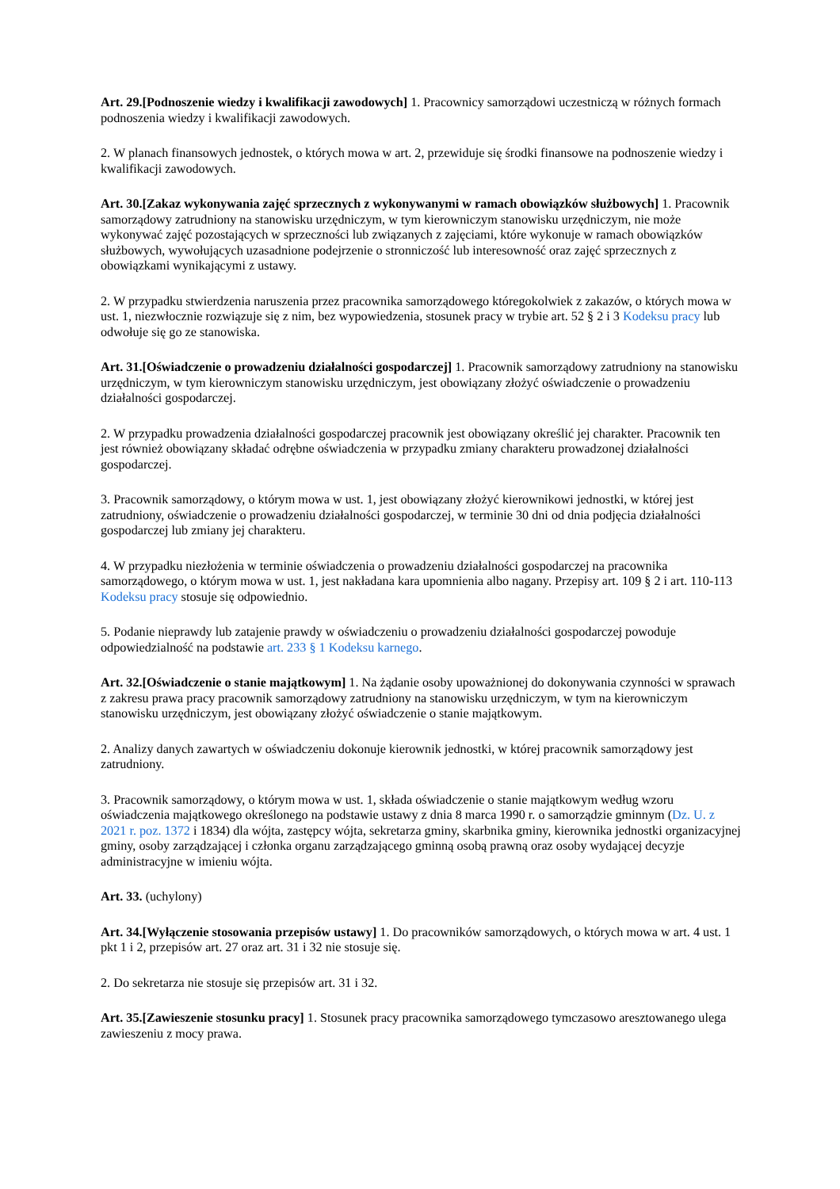Art. 29.[Podnoszenie wiedzy i kwalifikacji zawodowych] 1. Pracownicy samorządowi uczestniczą w różnych formach podnoszenia wiedzy i kwalifikacji zawodowych.
2. W planach finansowych jednostek, o których mowa w art. 2, przewiduje się środki finansowe na podnoszenie wiedzy i kwalifikacji zawodowych.
Art. 30.[Zakaz wykonywania zajęć sprzecznych z wykonywanymi w ramach obowiązków służbowych] 1. Pracownik samorządowy zatrudniony na stanowisku urzędniczym, w tym kierowniczym stanowisku urzędniczym, nie może wykonywać zajęć pozostających w sprzeczności lub związanych z zajęciami, które wykonuje w ramach obowiązków służbowych, wywołujących uzasadnione podejrzenie o stronniczość lub interesowność oraz zajęć sprzecznych z obowiązkami wynikającymi z ustawy.
2. W przypadku stwierdzenia naruszenia przez pracownika samorządowego któregokolwiek z zakazów, o których mowa w ust. 1, niezwłocznie rozwiązuje się z nim, bez wypowiedzenia, stosunek pracy w trybie art. 52 § 2 i 3 Kodeksu pracy lub odwołuje się go ze stanowiska.
Art. 31.[Oświadczenie o prowadzeniu działalności gospodarczej] 1. Pracownik samorządowy zatrudniony na stanowisku urzędniczym, w tym kierowniczym stanowisku urzędniczym, jest obowiązany złożyć oświadczenie o prowadzeniu działalności gospodarczej.
2. W przypadku prowadzenia działalności gospodarczej pracownik jest obowiązany określić jej charakter. Pracownik ten jest również obowiązany składać odrębne oświadczenia w przypadku zmiany charakteru prowadzonej działalności gospodarczej.
3. Pracownik samorządowy, o którym mowa w ust. 1, jest obowiązany złożyć kierownikowi jednostki, w której jest zatrudniony, oświadczenie o prowadzeniu działalności gospodarczej, w terminie 30 dni od dnia podjęcia działalności gospodarczej lub zmiany jej charakteru.
4. W przypadku niezłożenia w terminie oświadczenia o prowadzeniu działalności gospodarczej na pracownika samorządowego, o którym mowa w ust. 1, jest nakładana kara upomnienia albo nagany. Przepisy art. 109 § 2 i art. 110-113 Kodeksu pracy stosuje się odpowiednio.
5. Podanie nieprawdy lub zatajenie prawdy w oświadczeniu o prowadzeniu działalności gospodarczej powoduje odpowiedzialność na podstawie art. 233 § 1 Kodeksu karnego.
Art. 32.[Oświadczenie o stanie majątkowym] 1. Na żądanie osoby upoważnionej do dokonywania czynności w sprawach z zakresu prawa pracy pracownik samorządowy zatrudniony na stanowisku urzędniczym, w tym na kierowniczym stanowisku urzędniczym, jest obowiązany złożyć oświadczenie o stanie majątkowym.
2. Analizy danych zawartych w oświadczeniu dokonuje kierownik jednostki, w której pracownik samorządowy jest zatrudniony.
3. Pracownik samorządowy, o którym mowa w ust. 1, składa oświadczenie o stanie majątkowym według wzoru oświadczenia majątkowego określonego na podstawie ustawy z dnia 8 marca 1990 r. o samorządzie gminnym (Dz. U. z 2021 r. poz. 1372 i 1834) dla wójta, zastępcy wójta, sekretarza gminy, skarbnika gminy, kierownika jednostki organizacyjnej gminy, osoby zarządzającej i członka organu zarządzającego gminną osobą prawną oraz osoby wydającej decyzje administracyjne w imieniu wójta.
Art. 33. (uchylony)
Art. 34.[Wyłączenie stosowania przepisów ustawy] 1. Do pracowników samorządowych, o których mowa w art. 4 ust. 1 pkt 1 i 2, przepisów art. 27 oraz art. 31 i 32 nie stosuje się.
2. Do sekretarza nie stosuje się przepisów art. 31 i 32.
Art. 35.[Zawieszenie stosunku pracy] 1. Stosunek pracy pracownika samorządowego tymczasowo aresztowanego ulega zawieszeniu z mocy prawa.